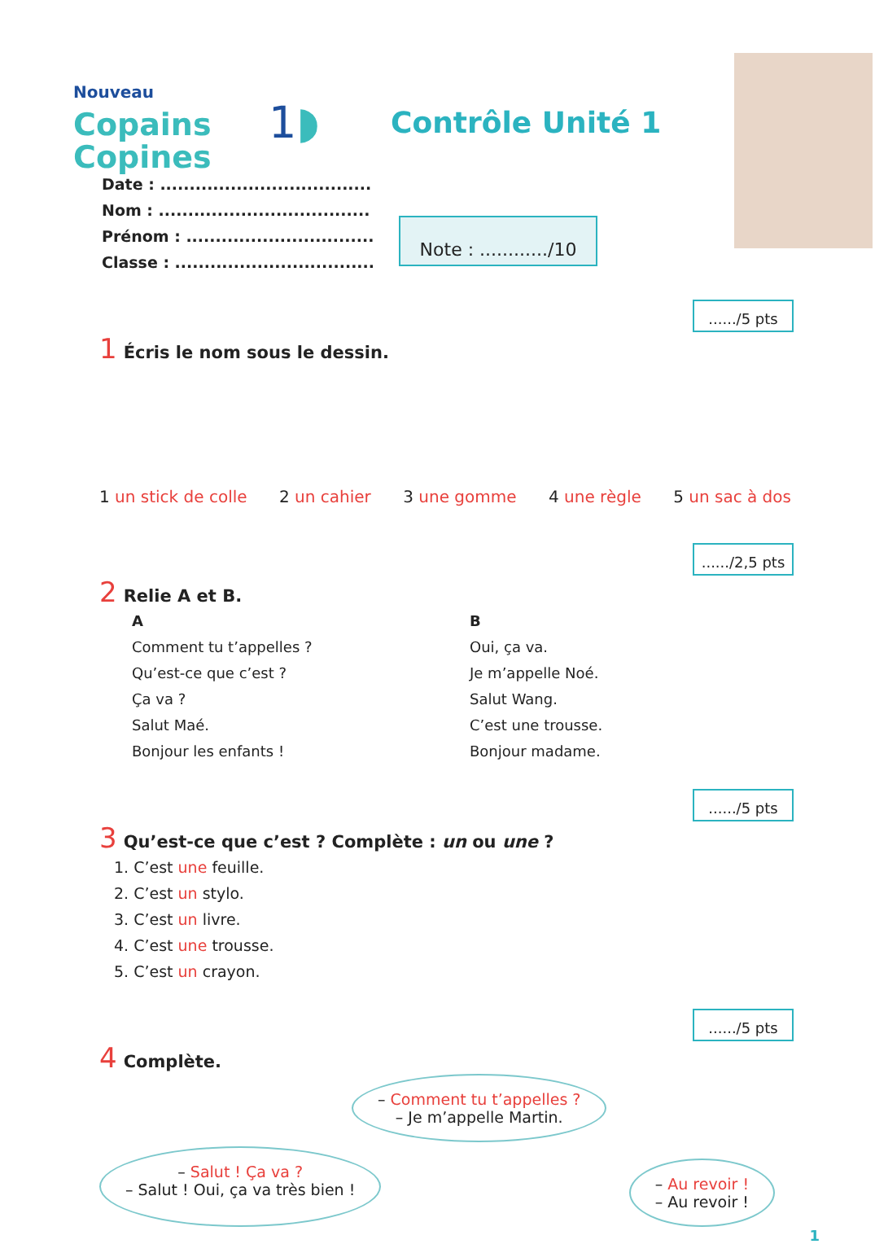Nouveau
Copains
Copines
1◗
Contrôle Unité 1
Date : ....................................
Nom : ....................................
Prénom : ................................
Classe : ..................................
Note : ............/10
....../5 pts
1 Écris le nom sous le dessin.
1 un stick de colle 2 un cahier 3 une gomme 4 une règle 5 un sac à dos
....../2,5 pts
2 Relie A et B.
A
Comment tu t’appelles ?
Qu’est-ce que c’est ?
Ça va ?
Salut Maé.
Bonjour les enfants !
B
Oui, ça va.
Je m’appelle Noé.
Salut Wang.
C’est une trousse.
Bonjour madame.
....../5 pts
3 Qu’est-ce que c’est ? Complète : un ou une ?
1. C’est une feuille.
2. C’est un stylo.
3. C’est un livre.
4. C’est une trousse.
5. C’est un crayon.
....../5 pts
4 Complète.
– Comment tu t’appelles ?
– Je m’appelle Martin.
– Salut ! Ça va ?
– Salut ! Oui, ça va très bien !
– Au revoir !
– Au revoir !
1